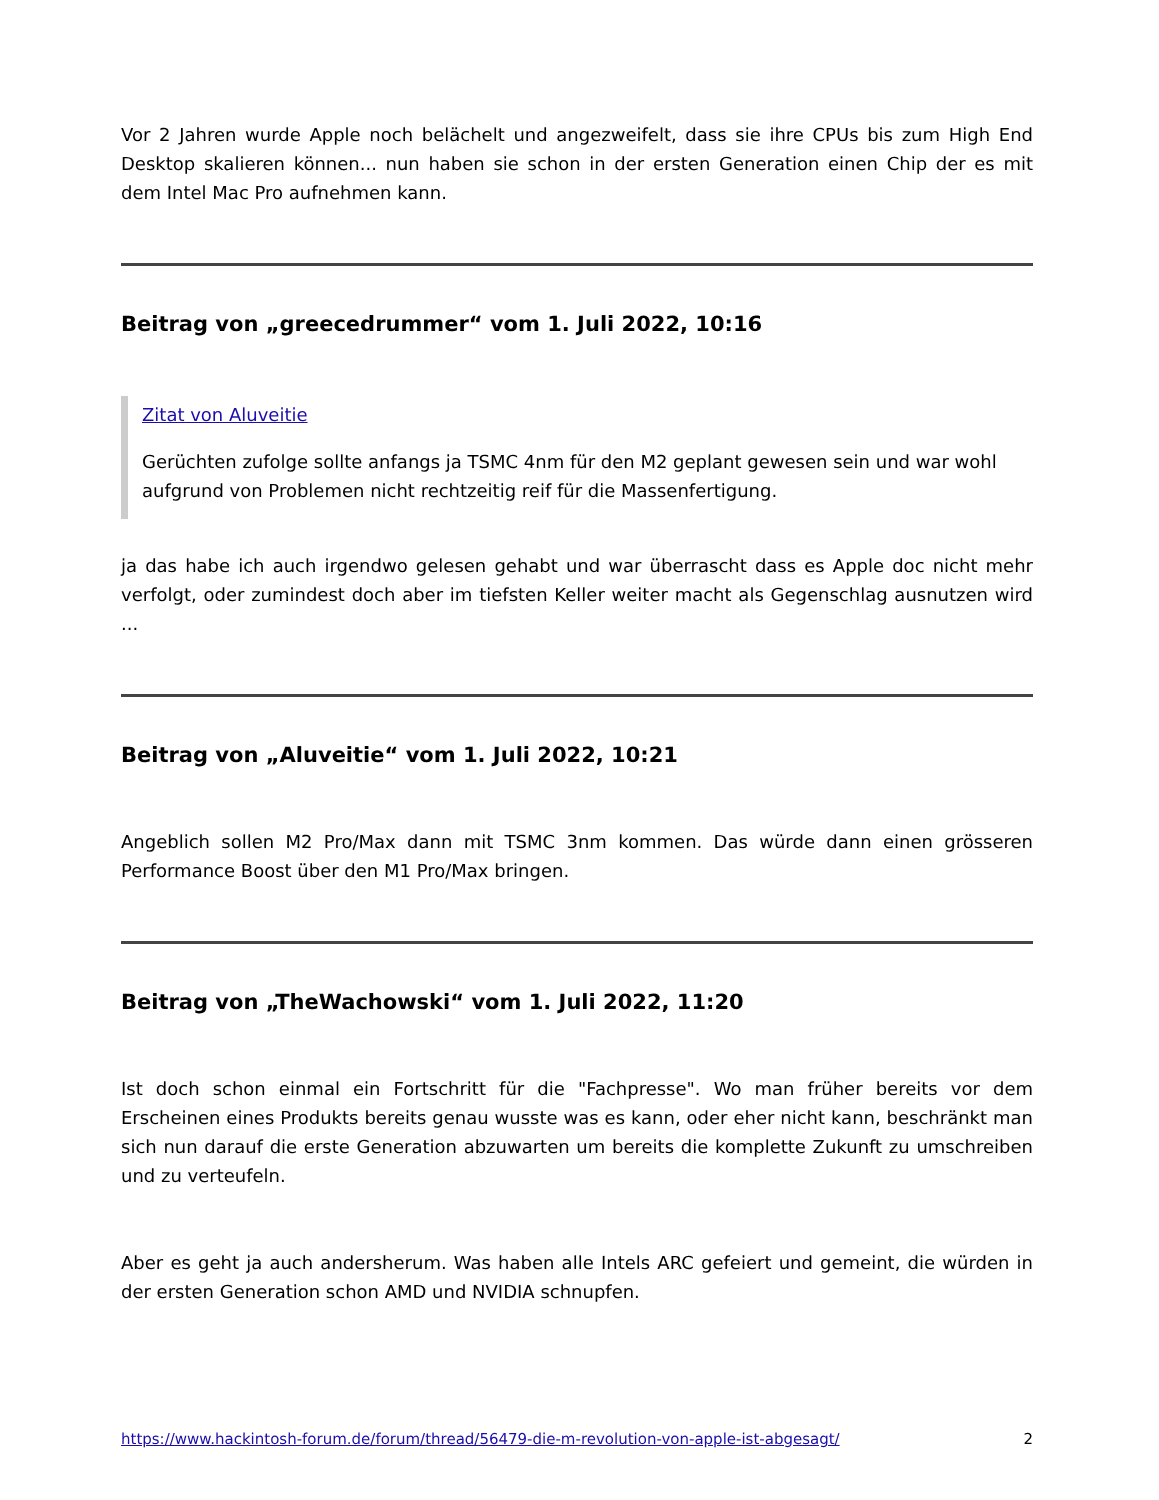Vor 2 Jahren wurde Apple noch belächelt und angezweifelt, dass sie ihre CPUs bis zum High End Desktop skalieren können... nun haben sie schon in der ersten Generation einen Chip der es mit dem Intel Mac Pro aufnehmen kann.
Beitrag von „greecedrummer“ vom 1. Juli 2022, 10:16
Zitat von Aluveitie
Gerüchten zufolge sollte anfangs ja TSMC 4nm für den M2 geplant gewesen sein und war wohl aufgrund von Problemen nicht rechtzeitig reif für die Massenfertigung.
ja das habe ich auch irgendwo gelesen gehabt und war überrascht dass es Apple doc nicht mehr verfolgt, oder zumindest doch aber im tiefsten Keller weiter macht als Gegenschlag ausnutzen wird ...
Beitrag von „Aluveitie“ vom 1. Juli 2022, 10:21
Angeblich sollen M2 Pro/Max dann mit TSMC 3nm kommen. Das würde dann einen grösseren Performance Boost über den M1 Pro/Max bringen.
Beitrag von „TheWachowski“ vom 1. Juli 2022, 11:20
Ist doch schon einmal ein Fortschritt für die "Fachpresse". Wo man früher bereits vor dem Erscheinen eines Produkts bereits genau wusste was es kann, oder eher nicht kann, beschränkt man sich nun darauf die erste Generation abzuwarten um bereits die komplette Zukunft zu umschreiben und zu verteufeln.
Aber es geht ja auch andersherum. Was haben alle Intels ARC gefeiert und gemeint, die würden in der ersten Generation schon AMD und NVIDIA schnupfen.
https://www.hackintosh-forum.de/forum/thread/56479-die-m-revolution-von-apple-ist-abgesagt/ 2